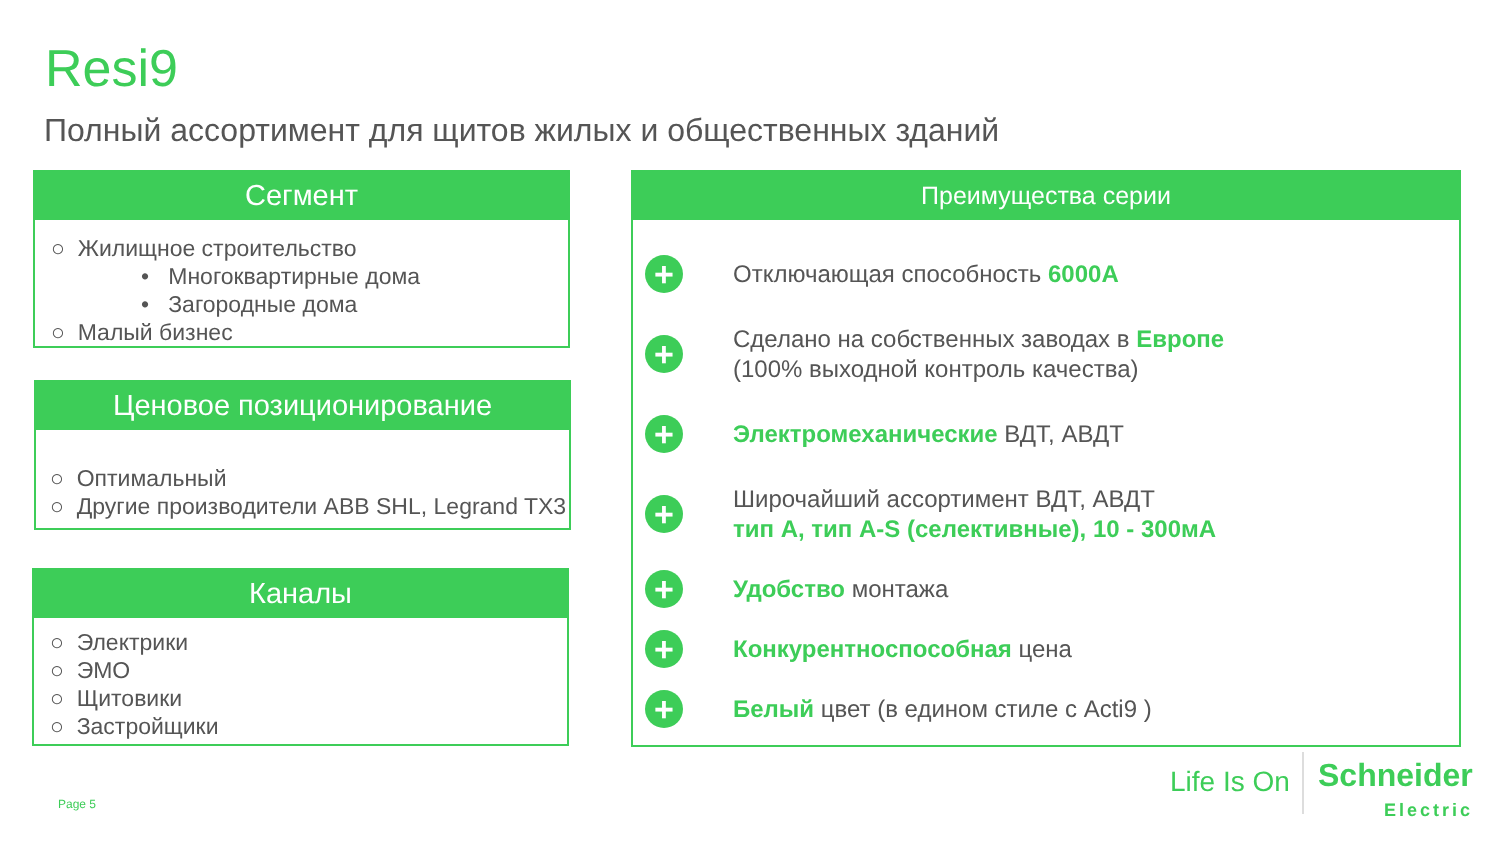Resi9
Полный ассортимент для щитов жилых и общественных зданий
Сегмент
○ Жилищное строительство
• Многоквартирные дома
• Загородные дома
○ Малый бизнес
Ценовое позиционирование
○ Оптимальный
○ Другие производители ABB SHL, Legrand TX3
Каналы
○ Электрики
○ ЭМО
○ Щитовики
○ Застройщики
Преимущества серии
+ Отключающая способность 6000А
+ Сделано на собственных заводах в Европе
(100% выходной контроль качества)
+ Электромеханические ВДТ, АВДТ
+ Широчайший ассортимент ВДТ, АВДТ
тип А, тип A-S (селективные), 10 - 300мА
+ Удобство монтажа
+ Конкурентноспособная цена
+ Белый цвет (в едином стиле с Acti9 )
Page 5
Life Is On
Schneider
Electric